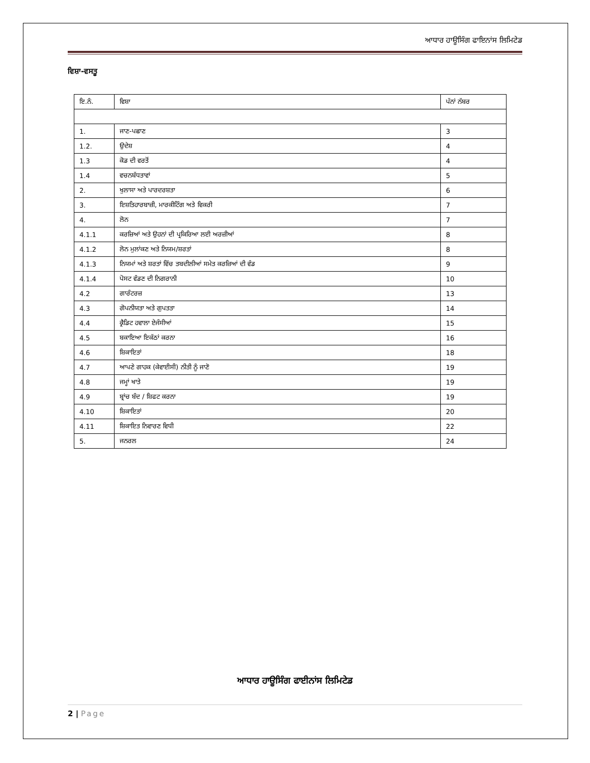ਆਧਾਰ ਹਾਊਸਿੰਗ ਫਾਇਨਾਂਸ ਲਿਮਿਟੇਡ
ਵਿਸ਼ਾ-ਵਸਤੂ
| ਇ.ਨੰ. | ਵਿਸ਼ਾ | ਪੱਨਾਂ ਨੱਬਰ |
| --- | --- | --- |
| 1. | ਜਾਣ-ਪਛਾਣ | 3 |
| 1.2. | ਉਦੇਸ਼ | 4 |
| 1.3 | ਕੋਡ ਦੀ ਵਰਤੋਂ | 4 |
| 1.4 | ਵਚਨਬੱਧਤਾਵਾਂ | 5 |
| 2. | ਖੁਲਾਸਾ ਅਤੇ ਪਾਰਦਰਸ਼ਤਾ | 6 |
| 3. | ਇਸ਼ਤਿਹਾਰਬਾਜ਼ੀ, ਮਾਰਕੀਟਿੰਗ ਅਤੇ ਵਿਕਰੀ | 7 |
| 4. | ਲੋਨ | 7 |
| 4.1.1 | ਕਰਜ਼ਿਆਂ ਅਤੇ ਉਹਨਾਂ ਦੀ ਪ੍ਰਕਿਰਿਆ ਲਈ ਅਰਜ਼ੀਆਂ | 8 |
| 4.1.2 | ਲੋਨ ਮੁਲਾਂਕਣ ਅਤੇ ਨਿਯਮ/ਸ਼ਰਤਾਂ | 8 |
| 4.1.3 | ਨਿਯਮਾਂ ਅਤੇ ਸ਼ਰਤਾਂ ਵਿੱਚ ਤਬਦੀਲੀਆਂ ਸਮੇਤ ਕਰਜ਼ਿਆਂ ਦੀ ਵੰਡ | 9 |
| 4.1.4 | ਪੋਸਟ ਵੰਡਣ ਦੀ ਨਿਗਰਾਨੀ | 10 |
| 4.2 | ਗਾਰੰਟਰਜ਼ | 13 |
| 4.3 | ਗੋਪਨੀਯਤਾ ਅਤੇ ਗੁਪਤਤਾ | 14 |
| 4.4 | ਕ੍ਰੈਡਿਟ ਹਵਾਲਾ ਏਜੰਸੀਆਂ | 15 |
| 4.5 | ਬਕਾਇਆ ਇਕੱਠਾਂ ਕਰਨਾ | 16 |
| 4.6 | ਸ਼ਿਕਾਇਤਾਂ | 18 |
| 4.7 | ਆਪਣੇ ਗਾਹਕ (ਕੇਵਾਈਸੀ) ਨੀਤੀ ਨੂੰ ਜਾਣੋ | 19 |
| 4.8 | ਜਮ੍ਹਾਂ ਖਾਤੇ | 19 |
| 4.9 | ਬ੍ਰਾਂਚ ਬੰਦ / ਸ਼ਿਫਟ ਕਰਨਾ | 19 |
| 4.10 | ਸ਼ਿਕਾਇਤਾਂ | 20 |
| 4.11 | ਸ਼ਿਕਾਇਤ ਨਿਵਾਰਣ ਵਿਧੀ | 22 |
| 5. | ਜਨਰਲ | 24 |
ਆਧਾਰ ਹਾਊਸਿੰਗ ਫਾਈਨਾਂਸ ਲਿਮਿਟੇਡ
2 | Page